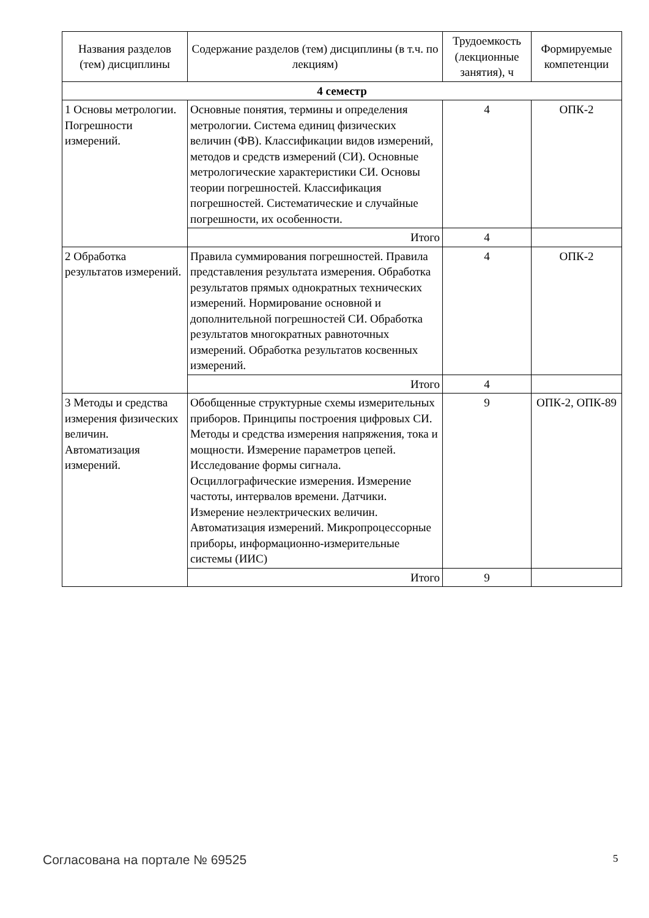| Названия разделов (тем) дисциплины | Содержание разделов (тем) дисциплины (в т.ч. по лекциям) | Трудоемкость (лекционные занятия), ч | Формируемые компетенции |
| --- | --- | --- | --- |
| 4 семестр | | | |
| 1 Основы метрологии. Погрешности измерений. | Основные понятия, термины и определения метрологии. Система единиц физических величин (ФВ). Классификации видов измерений, методов и средств измерений (СИ). Основные метрологические характеристики СИ. Основы теории погрешностей. Классификация погрешностей. Систематические и случайные погрешности, их особенности. | 4 | ОПК-2 |
| | Итого | 4 | |
| 2 Обработка результатов измерений. | Правила суммирования погрешностей. Правила представления результата измерения. Обработка результатов прямых однократных технических измерений. Нормирование основной и дополнительной погрешностей СИ. Обработка результатов многократных равноточных измерений. Обработка результатов косвенных измерений. | 4 | ОПК-2 |
| | Итого | 4 | |
| 3 Методы и средства измерения физических величин. Автоматизация измерений. | Обобщенные структурные схемы измерительных приборов. Принципы построения цифровых СИ. Методы и средства измерения напряжения, тока и мощности. Измерение параметров цепей. Исследование формы сигнала. Осциллографические измерения. Измерение частоты, интервалов времени. Датчики. Измерение неэлектрических величин. Автоматизация измерений. Микропроцессорные приборы, информационно-измерительные системы (ИИС) | 9 | ОПК-2, ОПК-89 |
| | Итого | 9 | |
Согласована на портале № 69525 5